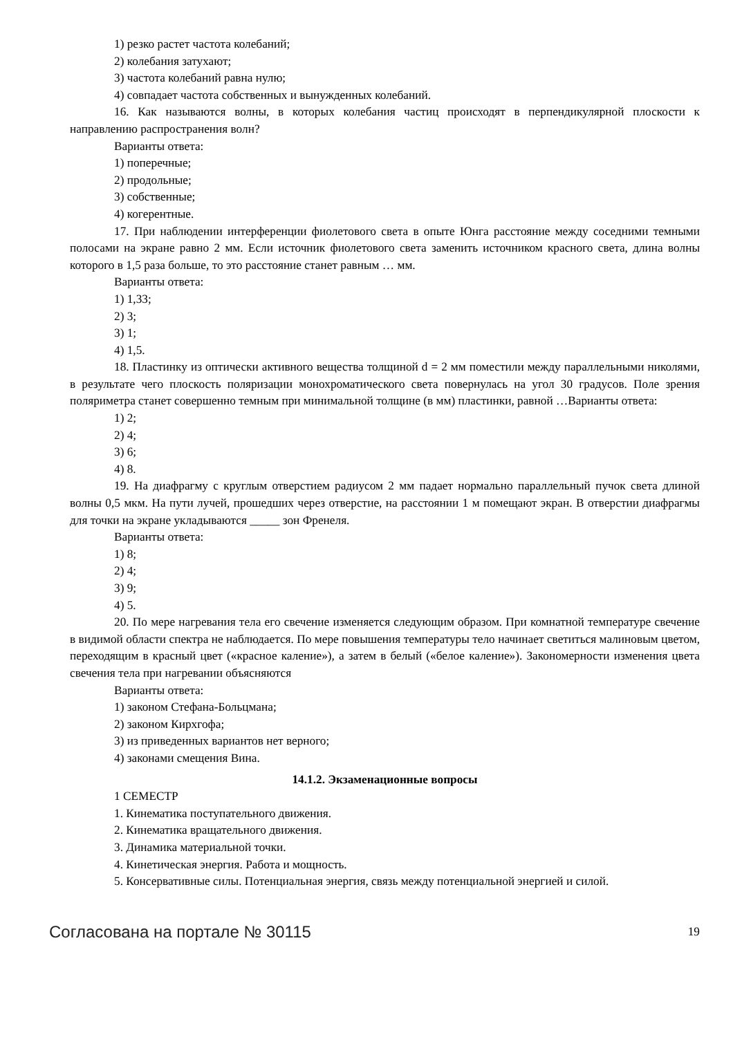1) резко растет частота колебаний;
2) колебания затухают;
3) частота колебаний равна нулю;
4) совпадает частота собственных и вынужденных колебаний.
16. Как называются волны, в которых колебания частиц происходят в перпендикулярной плоскости к направлению распространения волн?
Варианты ответа:
1) поперечные;
2) продольные;
3) собственные;
4) когерентные.
17. При наблюдении интерференции фиолетового света в опыте Юнга расстояние между соседними темными полосами на экране равно 2 мм. Если источник фиолетового света заменить источником красного света, длина волны которого в 1,5 раза больше, то это расстояние станет равным … мм.
Варианты ответа:
1) 1,33;
2) 3;
3) 1;
4) 1,5.
18. Пластинку из оптически активного вещества толщиной d = 2 мм поместили между параллельными николями, в результате чего плоскость поляризации монохроматического света повернулась на угол 30 градусов. Поле зрения поляриметра станет совершенно темным при минимальной толщине (в мм) пластинки, равной …Варианты ответа:
1) 2;
2) 4;
3) 6;
4) 8.
19. На диафрагму с круглым отверстием радиусом 2 мм падает нормально параллельный пучок света длиной волны 0,5 мкм. На пути лучей, прошедших через отверстие, на расстоянии 1 м помещают экран. В отверстии диафрагмы для точки на экране укладываются _____ зон Френеля.
Варианты ответа:
1) 8;
2) 4;
3) 9;
4) 5.
20. По мере нагревания тела его свечение изменяется следующим образом. При комнатной температуре свечение в видимой области спектра не наблюдается. По мере повышения температуры тело начинает светиться малиновым цветом, переходящим в красный цвет («красное каление»), а затем в белый («белое каление»). Закономерности изменения цвета свечения тела при нагревании объясняются
Варианты ответа:
1) законом Стефана-Больцмана;
2) законом Кирхгофа;
3) из приведенных вариантов нет верного;
4) законами смещения Вина.
14.1.2. Экзаменационные вопросы
1 СЕМЕСТР
1. Кинематика поступательного движения.
2. Кинематика вращательного движения.
3. Динамика материальной точки.
4. Кинетическая энергия. Работа и мощность.
5. Консервативные силы. Потенциальная энергия, связь между потенциальной энергией и силой.
Согласована на портале № 30115 19